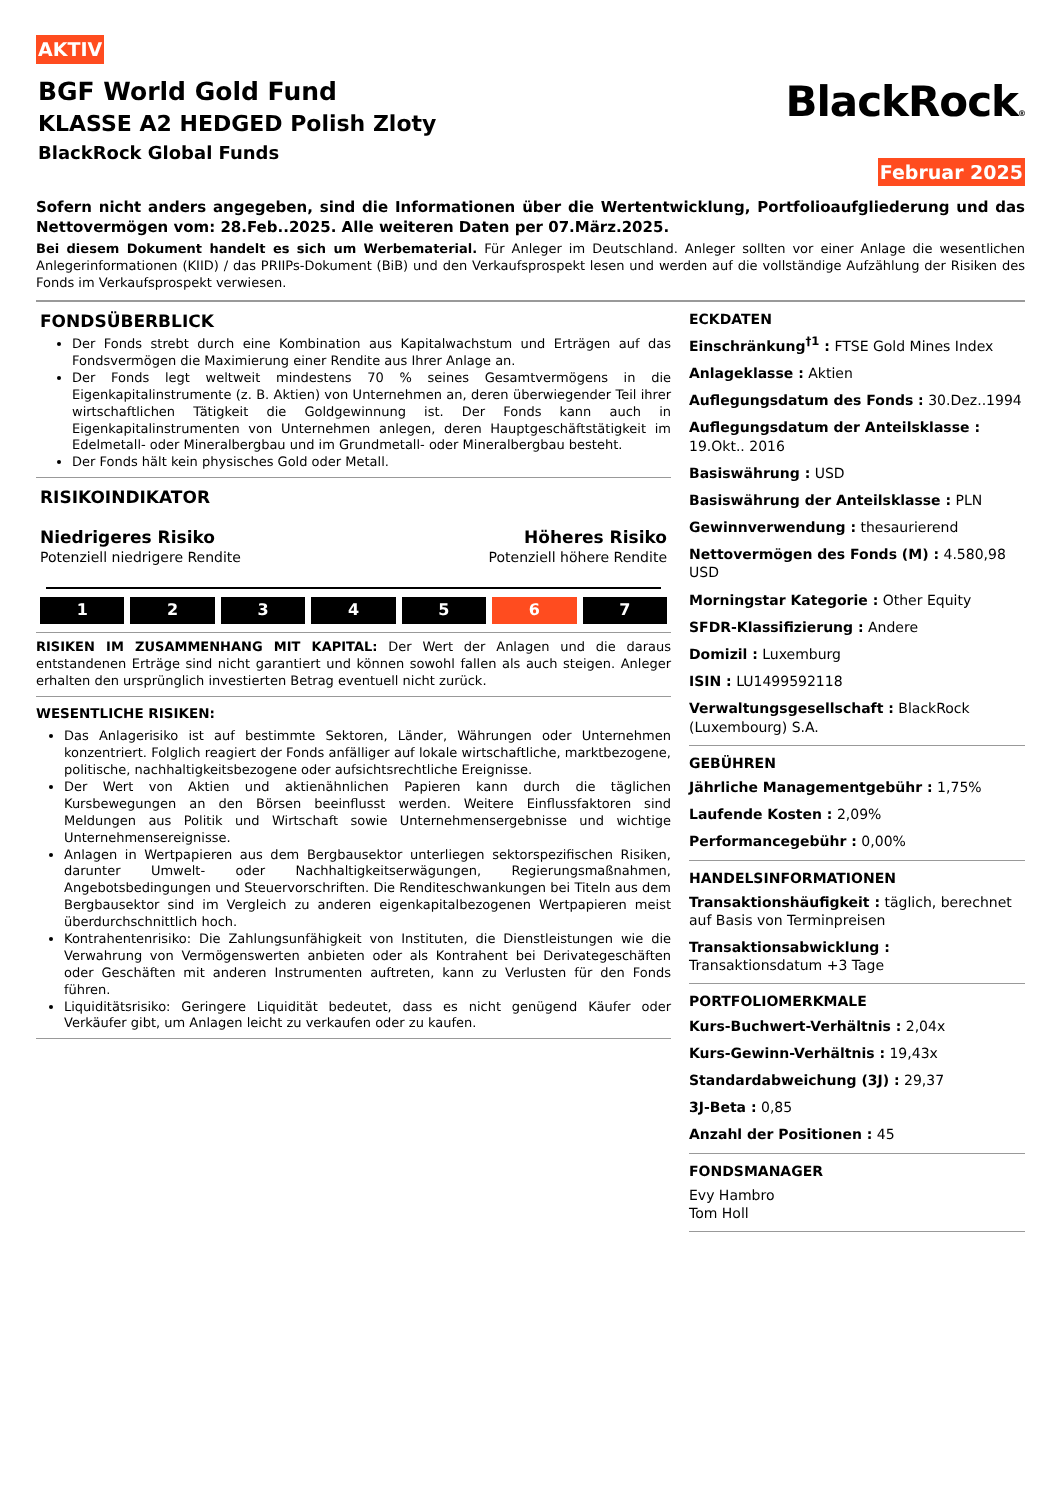AKTIV
BGF World Gold Fund
KLASSE A2 HEDGED Polish Zloty
BlackRock Global Funds
BlackRock®
Februar 2025
Sofern nicht anders angegeben, sind die Informationen über die Wertentwicklung, Portfolioaufgliederung und das Nettovermögen vom: 28.Feb..2025. Alle weiteren Daten per 07.März.2025.
Bei diesem Dokument handelt es sich um Werbematerial. Für Anleger im Deutschland. Anleger sollten vor einer Anlage die wesentlichen Anlegerinformationen (KIID) / das PRIIPs-Dokument (BiB) und den Verkaufsprospekt lesen und werden auf die vollständige Aufzählung der Risiken des Fonds im Verkaufsprospekt verwiesen.
FONDSÜBERBLICK
Der Fonds strebt durch eine Kombination aus Kapitalwachstum und Erträgen auf das Fondsvermögen die Maximierung einer Rendite aus Ihrer Anlage an.
Der Fonds legt weltweit mindestens 70 % seines Gesamtvermögens in die Eigenkapitalinstrumente (z. B. Aktien) von Unternehmen an, deren überwiegender Teil ihrer wirtschaftlichen Tätigkeit die Goldgewinnung ist. Der Fonds kann auch in Eigenkapitalinstrumenten von Unternehmen anlegen, deren Hauptgeschäftstätigkeit im Edelmetall- oder Mineralbergbau und im Grundmetall- oder Mineralbergbau besteht.
Der Fonds hält kein physisches Gold oder Metall.
RISIKOINDIKATOR
Niedrigeres Risiko
Potenziell niedrigere Rendite
Höheres Risiko
Potenziell höhere Rendite
1 2 3 4 5 6 7
RISIKEN IM ZUSAMMENHANG MIT KAPITAL: Der Wert der Anlagen und die daraus entstandenen Erträge sind nicht garantiert und können sowohl fallen als auch steigen. Anleger erhalten den ursprünglich investierten Betrag eventuell nicht zurück.
WESENTLICHE RISIKEN:
Das Anlagerisiko ist auf bestimmte Sektoren, Länder, Währungen oder Unternehmen konzentriert. Folglich reagiert der Fonds anfälliger auf lokale wirtschaftliche, marktbezogene, politische, nachhaltigkeitsbezogene oder aufsichtsrechtliche Ereignisse.
Der Wert von Aktien und aktienähnlichen Papieren kann durch die täglichen Kursbewegungen an den Börsen beeinflusst werden. Weitere Einflussfaktoren sind Meldungen aus Politik und Wirtschaft sowie Unternehmensergebnisse und wichtige Unternehmensereignisse.
Anlagen in Wertpapieren aus dem Bergbausektor unterliegen sektorspezifischen Risiken, darunter Umwelt- oder Nachhaltigkeitserwägungen, Regierungsmaßnahmen, Angebotsbedingungen und Steuervorschriften. Die Renditeschwankungen bei Titeln aus dem Bergbausektor sind im Vergleich zu anderen eigenkapitalbezogenen Wertpapieren meist überdurchschnittlich hoch.
Kontrahentenrisiko: Die Zahlungsunfähigkeit von Instituten, die Dienstleistungen wie die Verwahrung von Vermögenswerten anbieten oder als Kontrahent bei Derivategeschäften oder Geschäften mit anderen Instrumenten auftreten, kann zu Verlusten für den Fonds führen.
Liquiditätsrisiko: Geringere Liquidität bedeutet, dass es nicht genügend Käufer oder Verkäufer gibt, um Anlagen leicht zu verkaufen oder zu kaufen.
ECKDATEN
Einschränkung<sup>†1</sup> : FTSE Gold Mines Index
Anlageklasse : Aktien
Auflegungsdatum des Fonds : 30.Dez..1994
Auflegungsdatum der Anteilsklasse : 19.Okt.. 2016
Basiswährung : USD
Basiswährung der Anteilsklasse : PLN
Gewinnverwendung : thesaurierend
Nettovermögen des Fonds (M) : 4.580,98 USD
Morningstar Kategorie : Other Equity
SFDR-Klassifizierung : Andere
Domizil : Luxemburg
ISIN : LU1499592118
Verwaltungsgesellschaft : BlackRock (Luxembourg) S.A.
GEBÜHREN
Jährliche Managementgebühr : 1,75%
Laufende Kosten : 2,09%
Performancegebühr : 0,00%
HANDELSINFORMATIONEN
Transaktionshäufigkeit : täglich, berechnet auf Basis von Terminpreisen
Transaktionsabwicklung : Transaktionsdatum +3 Tage
PORTFOLIOMERKMALE
Kurs-Buchwert-Verhältnis : 2,04x
Kurs-Gewinn-Verhältnis : 19,43x
Standardabweichung (3J) : 29,37
3J-Beta : 0,85
Anzahl der Positionen : 45
FONDSMANAGER
Evy Hambro
Tom Holl